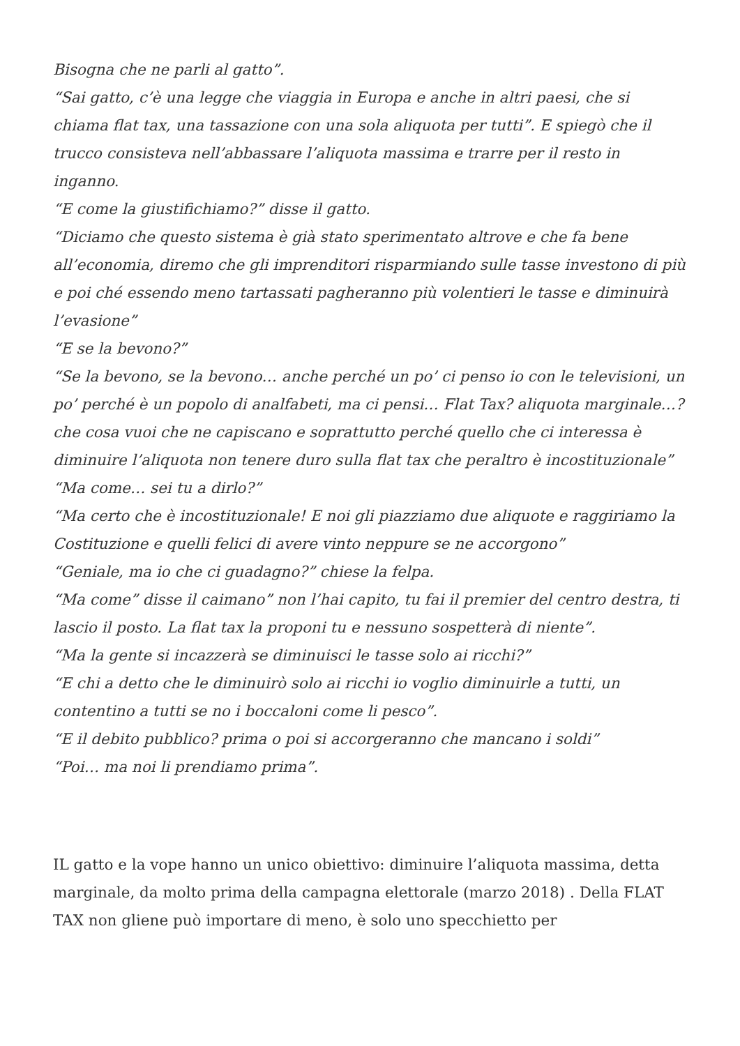Bisogna che ne parli al gatto”.
“Sai gatto, c’è una legge che viaggia in Europa e anche in altri paesi, che si chiama flat tax, una tassazione con una sola aliquota per tutti”. E spiegò che il trucco consisteva nell’abbassare l’aliquota massima e trarre per il resto in inganno.
“E come la giustifichiamo?” disse il gatto.
“Diciamo che questo sistema è già stato sperimentato altrove e che fa bene all’economia, diremo che gli imprenditori risparmiando sulle tasse investono di più e poi ché essendo meno tartassati pagheranno più volentieri le tasse e diminuirà l’evasione”
“E se la bevono?”
“Se la bevono, se la bevono… anche perché un po’ ci penso io con le televisioni, un po’ perché è un popolo di analfabeti, ma ci pensi… Flat Tax? aliquota marginale…? che cosa vuoi che ne capiscano e soprattutto perché quello che ci interessa è diminuire l’aliquota non tenere duro sulla flat tax che peraltro è incostituzionale”
“Ma come… sei tu a dirlo?”
“Ma certo che è incostituzionale! E noi gli piazziamo due aliquote e raggiriamo la Costituzione e quelli felici di avere vinto neppure se ne accorgono”
“Geniale, ma io che ci guadagno?” chiese la felpa.
“Ma come” disse il caimano” non l’hai capito, tu fai il premier del centro destra, ti lascio il posto. La flat tax la proponi tu e nessuno sospetterà di niente”.
“Ma la gente si incazzerà se diminuisci le tasse solo ai ricchi?”
“E chi a detto che le diminuirò solo ai ricchi io voglio diminuirle a tutti, un contentino a tutti se no i boccaloni come li pesco”.
“E il debito pubblico? prima o poi si accorgeranno che mancano i soldi”
“Poi… ma noi li prendiamo prima”.
IL gatto e la vope hanno un unico obiettivo: diminuire l’aliquota massima, detta marginale, da molto prima della campagna elettorale (marzo 2018) . Della FLAT TAX non gliene può importare di meno, è solo uno specchietto per